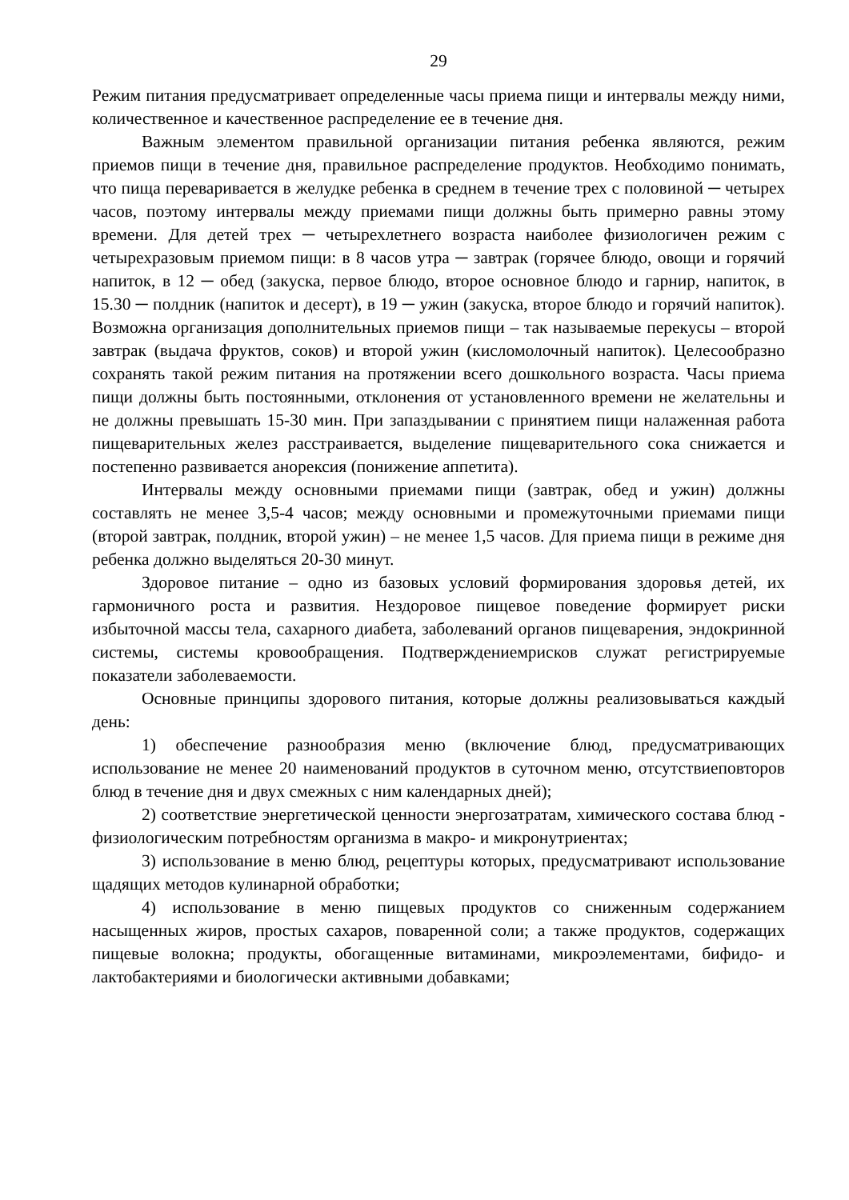29
Режим питания предусматривает определенные часы приема пищи и интервалы между ними, количественное и качественное распределение ее в течение дня.
Важным элементом правильной организации питания ребенка являются, режим приемов пищи в течение дня, правильное распределение продуктов. Необходимо понимать, что пища переваривается в желудке ребенка в среднем в течение трех с половиной ─ четырех часов, поэтому интервалы между приемами пищи должны быть примерно равны этому времени. Для детей трех ─ четырехлетнего возраста наиболее физиологичен режим с четырехразовым приемом пищи: в 8 часов утра ─ завтрак (горячее блюдо, овощи и горячий напиток, в 12 ─ обед (закуска, первое блюдо, второе основное блюдо и гарнир, напиток, в 15.30 ─ полдник (напиток и десерт), в 19 ─ ужин (закуска, второе блюдо и горячий напиток). Возможна организация дополнительных приемов пищи – так называемые перекусы – второй завтрак (выдача фруктов, соков) и второй ужин (кисломолочный напиток). Целесообразно сохранять такой режим питания на протяжении всего дошкольного возраста. Часы приема пищи должны быть постоянными, отклонения от установленного времени не желательны и не должны превышать 15-30 мин. При запаздывании с принятием пищи налаженная работа пищеварительных желез расстраивается, выделение пищеварительного сока снижается и постепенно развивается анорексия (понижение аппетита).
Интервалы между основными приемами пищи (завтрак, обед и ужин) должны составлять не менее 3,5-4 часов; между основными и промежуточными приемами пищи (второй завтрак, полдник, второй ужин) – не менее 1,5 часов. Для приема пищи в режиме дня ребенка должно выделяться 20-30 минут.
Здоровое питание – одно из базовых условий формирования здоровья детей, их гармоничного роста и развития. Нездоровое пищевое поведение формирует риски избыточной массы тела, сахарного диабета, заболеваний органов пищеварения, эндокринной системы, системы кровообращения. Подтверждениемрисков служат регистрируемые показатели заболеваемости.
Основные принципы здорового питания, которые должны реализовываться каждый день:
1) обеспечение разнообразия меню (включение блюд, предусматривающих использование не менее 20 наименований продуктов в суточном меню, отсутствиеповторов блюд в течение дня и двух смежных с ним календарных дней);
2) соответствие энергетической ценности энергозатратам, химического состава блюд - физиологическим потребностям организма в макро- и микронутриентах;
3) использование в меню блюд, рецептуры которых, предусматривают использование щадящих методов кулинарной обработки;
4) использование в меню пищевых продуктов со сниженным содержанием насыщенных жиров, простых сахаров, поваренной соли; а также продуктов, содержащих пищевые волокна; продукты, обогащенные витаминами, микроэлементами, бифидо- и лактобактериями и биологически активными добавками;